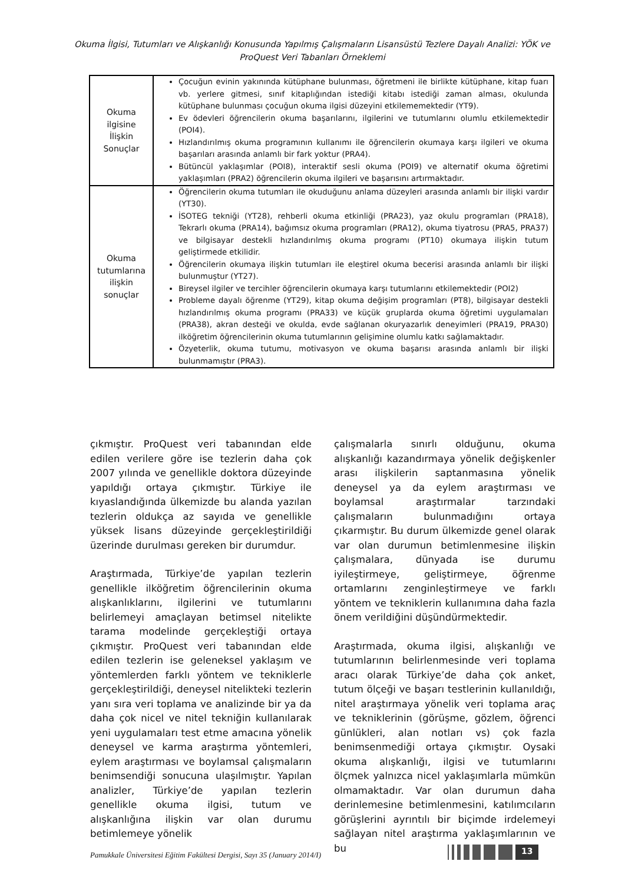Okuma İlgisi, Tutumları ve Alışkanlığı Konusunda Yapılmış Çalışmaların Lisansüstü Tezlere Dayalı Analizi: YÖK ve ProQuest Veri Tabanları Örneklemi
| Okuma ilgisine İlişkin Sonuçlar | Çocuğun evinin yakınında kütüphane bulunması, öğretmeni ile birlikte kütüphane, kitap fuarı vb. yerlere gitmesi, sınıf kitaplığından istediği kitabı istediği zaman alması, okulunda kütüphane bulunması çocuğun okuma ilgisi düzeyini etkilememektedir (YT9). Ev ödevleri öğrencilerin okuma başarılarını, ilgilerini ve tutumlarını olumlu etkilemektedir (POI4). Hızlandırılmış okuma programının kullanımı ile öğrencilerin okumaya karşı ilgileri ve okuma başarıları arasında anlamlı bir fark yoktur (PRA4). Bütüncül yaklaşımlar (POI8), interaktif sesli okuma (POI9) ve alternatif okuma öğretimi yaklaşımları (PRA2) öğrencilerin okuma ilgileri ve başarısını artırmaktadır. |
| Okuma tutumlarına ilişkin sonuçlar | Öğrencilerin okuma tutumları ile okuduğunu anlama düzeyleri arasında anlamlı bir ilişki vardır (YT30). İSOTEG tekniği (YT28), rehberli okuma etkinliği (PRA23), yaz okulu programları (PRA18), Tekrarlı okuma (PRA14), bağımsız okuma programları (PRA12), okuma tiyatrosu (PRA5, PRA37) ve bilgisayar destekli hızlandırılmış okuma programı (PT10) okumaya ilişkin tutum geliştirmede etkilidir. Öğrencilerin okumaya ilişkin tutumları ile eleştirel okuma becerisi arasında anlamlı bir ilişki bulunmuştur (YT27). Bireysel ilgiler ve tercihler öğrencilerin okumaya karşı tutumlarını etkilemektedir (POI2) Probleme dayalı öğrenme (YT29), kitap okuma değişim programları (PT8), bilgisayar destekli hızlandırılmış okuma programı (PRA33) ve küçük gruplarda okuma öğretimi uygulamaları (PRA38), akran desteği ve okulda, evde sağlanan okuryazarlık deneyimleri (PRA19, PRA30) ilköğretim öğrencilerinin okuma tutumlarının gelişimine olumlu katkı sağlamaktadır. Özyeterlik, okuma tutumu, motivasyon ve okuma başarısı arasında anlamlı bir ilişki bulunmamıştır (PRA3). |
çıkmıştır. ProQuest veri tabanından elde edilen verilere göre ise tezlerin daha çok 2007 yılında ve genellikle doktora düzeyinde yapıldığı ortaya çıkmıştır. Türkiye ile kıyaslandığında ülkemizde bu alanda yazılan tezlerin oldukça az sayıda ve genellikle yüksek lisans düzeyinde gerçekleştirildiği üzerinde durulması gereken bir durumdur.
Araştırmada, Türkiye’de yapılan tezlerin genellikle ilköğretim öğrencilerinin okuma alışkanlıklarını, ilgilerini ve tutumlarını belirlemeyi amaçlayan betimsel nitelikte tarama modelinde gerçekleştiği ortaya çıkmıştır. ProQuest veri tabanından elde edilen tezlerin ise geleneksel yaklaşım ve yöntemlerden farklı yöntem ve tekniklerle gerçekleştirildiği, deneysel nitelikteki tezlerin yanı sıra veri toplama ve analizinde bir ya da daha çok nicel ve nitel tekniğin kullanılarak yeni uygulamaları test etme amacına yönelik deneysel ve karma araştırma yöntemleri, eylem araştırması ve boylamsal çalışmaların benimsendiği sonucuna ulaşılmıştır. Yapılan analizler, Türkiye’de yapılan tezlerin genellikle okuma ilgisi, tutum ve alışkanlığına ilişkin var olan durumu betimlemeye yönelik
çalışmalarla sınırlı olduğunu, okuma alışkanlığı kazandırmaya yönelik değişkenler arası ilişkilerin saptanmasına yönelik deneysel ya da eylem araştırması ve boylamsal araştırmalar tarzındaki çalışmaların bulunmadığını ortaya çıkarmıştır. Bu durum ülkemizde genel olarak var olan durumun betimlenmesine ilişkin çalışmalara, dünyada ise durumu iyileştirmeye, geliştirmeye, öğrenme ortamlarını zenginleştirmeye ve farklı yöntem ve tekniklerin kullanımına daha fazla önem verildiğini düşündürmektedir.
Araştırmada, okuma ilgisi, alışkanlığı ve tutumlarının belirlenmesinde veri toplama aracı olarak Türkiye’de daha çok anket, tutum ölçeği ve başarı testlerinin kullanıldığı, nitel araştırmaya yönelik veri toplama araç ve tekniklerinin (görüşme, gözlem, öğrenci günlükleri, alan notları vs) çok fazla benimsenmediği ortaya çıkmıştır. Oysaki okuma alışkanlığı, ilgisi ve tutumlarını ölçmek yalnızca nicel yaklaşımlarla mümkün olmamaktadır. Var olan durumun daha derinlemesine betimlenmesini, katılımcıların görüşlerini ayrıntılı bir biçimde irdelemeyi sağlayan nitel araştırma yaklaşımlarının ve bu
Pamukkale Üniversitesi Eğitim Fakültesi Dergisi, Sayı 35 (January 2014/I)
13